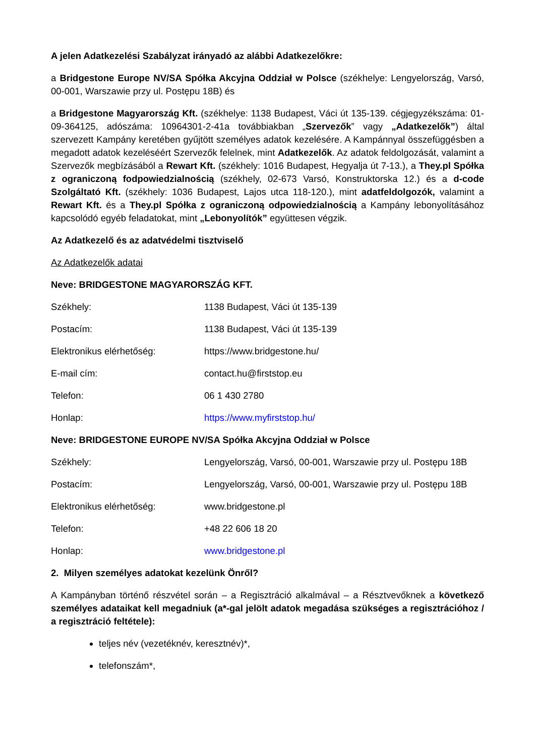A jelen Adatkezelési Szabályzat irányadó az alábbi Adatkezelőkre:
a Bridgestone Europe NV/SA Spółka Akcyjna Oddział w Polsce (székhelye: Lengyelország, Varsó, 00-001, Warszawie przy ul. Postępu 18B) és
a Bridgestone Magyarország Kft. (székhelye: 1138 Budapest, Váci út 135-139. cégjegyzékszáma: 01-09-364125, adószáma: 10964301-2-41a továbbiakban „Szervezők” vagy „Adatkezelők”) által szervezett Kampány keretében gyűjtött személyes adatok kezelésére. A Kampánnyal összefüggésben a megadott adatok kezeléséért Szervezők felelnek, mint Adatkezelők. Az adatok feldolgozását, valamint a Szervezők megbízásából a Rewart Kft. (székhely: 1016 Budapest, Hegyalja út 7-13.), a They.pl Spółka z ograniczoną fodpowiedzialnością (székhely, 02-673 Varsó, Konstruktorska 12.) és a d-code Szolgáltató Kft. (székhely: 1036 Budapest, Lajos utca 118-120.), mint adatfeldolgozók, valamint a Rewart Kft. és a They.pl Spółka z ograniczoną odpowiedzialnością a Kampány lebonyolításához kapcsolódó egyéb feladatokat, mint „Lebonyolítók” együttesen végzik.
Az Adatkezelő és az adatvédelmi tisztviselő
Az Adatkezelők adatai
Neve: BRIDGESTONE MAGYARORSZÁG KFT.
| Székhely: | 1138 Budapest, Váci út 135-139 |
| Postacím: | 1138 Budapest, Váci út 135-139 |
| Elektronikus elérhetőség: | https://www.bridgestone.hu/ |
| E-mail cím: | contact.hu@firststop.eu |
| Telefon: | 06 1 430 2780 |
| Honlap: | https://www.myfirststop.hu/ |
Neve: BRIDGESTONE EUROPE NV/SA Spółka Akcyjna Oddział w Polsce
| Székhely: | Lengyelország, Varsó, 00-001, Warszawie przy ul. Postępu 18B |
| Postacím: | Lengyelország, Varsó, 00-001, Warszawie przy ul. Postępu 18B |
| Elektronikus elérhetőség: | www.bridgestone.pl |
| Telefon: | +48 22 606 18 20 |
| Honlap: | www.bridgestone.pl |
2. Milyen személyes adatokat kezelünk Önről?
A Kampányban történő részvétel során – a Regisztráció alkalmával – a Résztvevőknek a következő személyes adataikat kell megadniuk (a*-gal jelölt adatok megadása szükséges a regisztrációhoz / a regisztráció feltétele):
teljes név (vezetéknév, keresztnév)*,
telefonszám*,